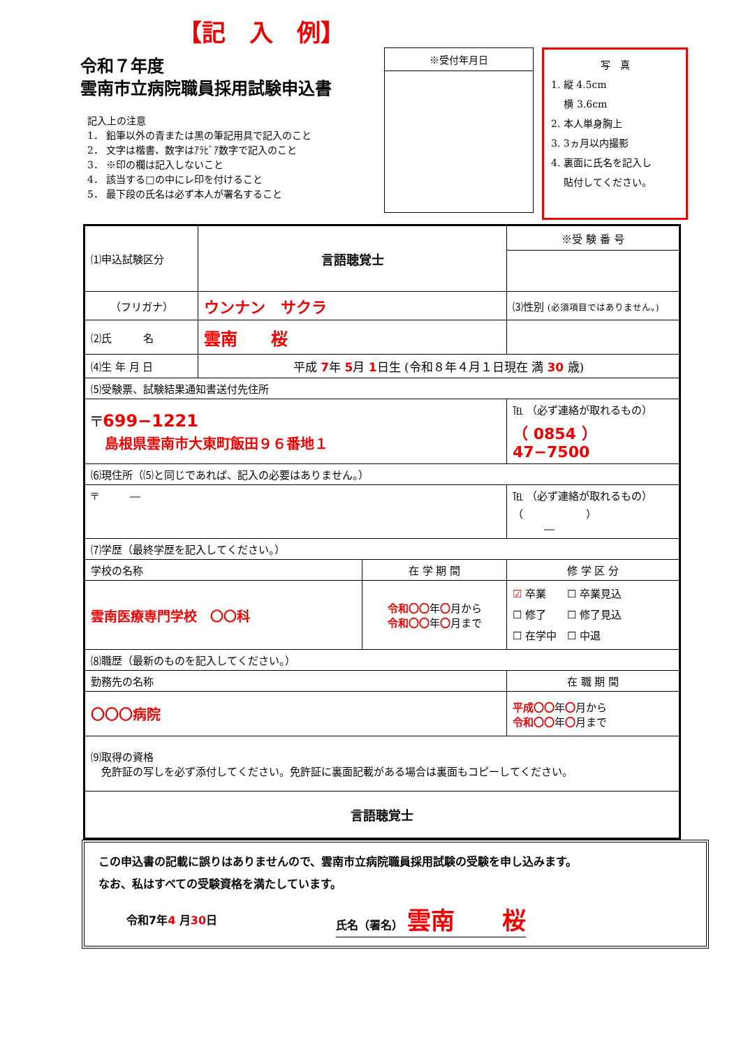【記　入　例】
令和７年度
雲南市立病院職員採用試験申込書
記入上の注意
1． 鉛筆以外の青または黒の筆記用具で記入のこと
2． 文字は楷書、数字はｱﾗﾋﾞｱ数字で記入のこと
3． ※印の欄は記入しないこと
4． 該当する□の中にレ印を付けること
5． 最下段の氏名は必ず本人が署名すること
※受付年月日
写　真
1. 縦 4.5cm
　 横 3.6cm
2. 本人単身胸上
3. 3ヵ月以内撮影
4. 裏面に氏名を記入し
　 貼付してください。
| ⑴申込試験区分 | 言語聴覚士 | | ※受 験 番 号 | |
| （フリガナ） | ウンナン サクラ | | ⑶性別 (必須項目ではありません。) | |
| ⑵氏 名 | 雲南 桜 | | | |
| ⑷生 年 月 日 | 平成 7 年 5 月 1 日生 (令和８年４月１日現在 満 30 歳) | | | |
| ⑸受験票、試験結果通知書送付先住所 | | | | |
| 〒 699−1221 島根県雲南市大東町飯田９６番地１ | | | | ℡ （必ず連絡が取れるもの） （ 0854 ） 47−7500 |
| ⑹現住所（⑸と同じであれば、記入の必要はありません。） | | | | |
| 〒 ― | | | | ℡ （必ず連絡が取れるもの） （ ） ― |
| ⑺学歴（最終学歴を記入してください。） | | | | |
| 学校の名称 | | 在 学 期 間 | 修 学 区 分 | |
| 雲南医療専門学校 〇〇科 | | 令和〇〇 年 〇 月から 令和〇〇 年 〇 月まで | ☑ 卒業 ☐ 卒業見込 ☐ 修了 ☐ 修了見込 ☐ 在学中 ☐ 中退 | |
| ⑻職歴（最新のものを記入してください。） | | | | |
| 勤務先の名称 | | | | 在 職 期 間 |
| 〇〇〇病院 | | | | 平成〇〇 年 〇 月から 令和〇〇 年 〇 月まで |
| ⑼取得の資格 免許証の写しを必ず添付してください。免許証に裏面記載がある場合は裏面もコピーしてください。 | | | | |
| 言語聴覚士 | | | | |
この申込書の記載に誤りはありませんので、雲南市立病院職員採用試験の受験を申し込みます。
なお、私はすべての受験資格を満たしています。
令和7年4 月30日 氏名（署名） 雲南　　桜